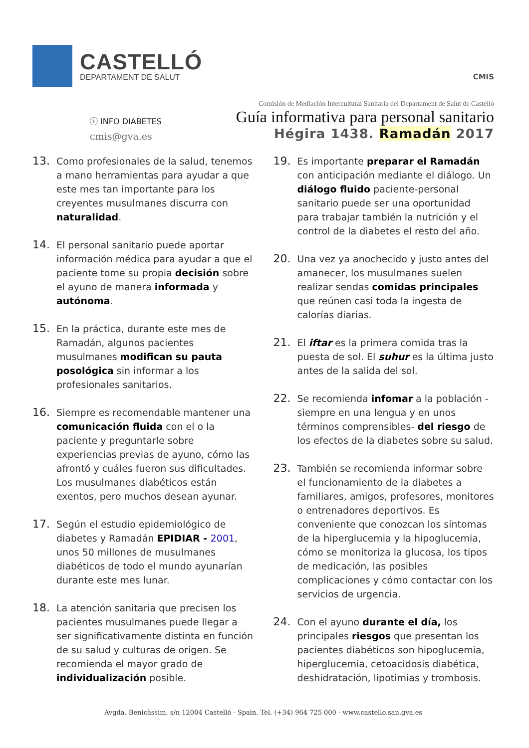CASTELLÓ
DEPARTAMENT DE SALUT
CMIS
ⓘ INFO DIABETES
cmis@gva.es
Comisión de Mediación Intercultural Sanitaria del Departament de Salut de Castelló
Guía informativa para personal sanitario
Hégira 1438. Ramadán 2017
13.
Como profesionales de la salud, tenemos a mano herramientas para ayudar a que este mes tan importante para los creyentes musulmanes discurra con naturalidad.
14.
El personal sanitario puede aportar información médica para ayudar a que el paciente tome su propia decisión sobre el ayuno de manera informada y autónoma.
15.
En la práctica, durante este mes de Ramadán, algunos pacientes musulmanes modifican su pauta posológica sin informar a los profesionales sanitarios.
16.
Siempre es recomendable mantener una comunicación fluida con el o la paciente y preguntarle sobre experiencias previas de ayuno, cómo las afrontó y cuáles fueron sus dificultades. Los musulmanes diabéticos están exentos, pero muchos desean ayunar.
17.
Según el estudio epidemiológico de diabetes y Ramadán EPIDIAR - 2001, unos 50 millones de musulmanes diabéticos de todo el mundo ayunarían durante este mes lunar.
18.
La atención sanitaria que precisen los pacientes musulmanes puede llegar a ser significativamente distinta en función de su salud y culturas de origen. Se recomienda el mayor grado de individualización posible.
19.
Es importante preparar el Ramadán con anticipación mediante el diálogo. Un diálogo fluido paciente-personal sanitario puede ser una oportunidad para trabajar también la nutrición y el control de la diabetes el resto del año.
20.
Una vez ya anochecido y justo antes del amanecer, los musulmanes suelen realizar sendas comidas principales que reúnen casi toda la ingesta de calorías diarias.
21.
El iftar es la primera comida tras la puesta de sol. El suhur es la última justo antes de la salida del sol.
22.
Se recomienda infomar a la población -siempre en una lengua y en unos términos comprensibles- del riesgo de los efectos de la diabetes sobre su salud.
23.
También se recomienda informar sobre el funcionamiento de la diabetes a familiares, amigos, profesores, monitores o entrenadores deportivos. Es conveniente que conozcan los síntomas de la hiperglucemia y la hipoglucemia, cómo se monitoriza la glucosa, los tipos de medicación, las posibles complicaciones y cómo contactar con los servicios de urgencia.
24.
Con el ayuno durante el día, los principales riesgos que presentan los pacientes diabéticos son hipoglucemia, hiperglucemia, cetoacidosis diabética, deshidratación, lipotimias y trombosis.
Avgda. Benicàssim, s/n 12004 Castelló - Spain. Tel. (+34) 964 725 000 - www.castello.san.gva.es